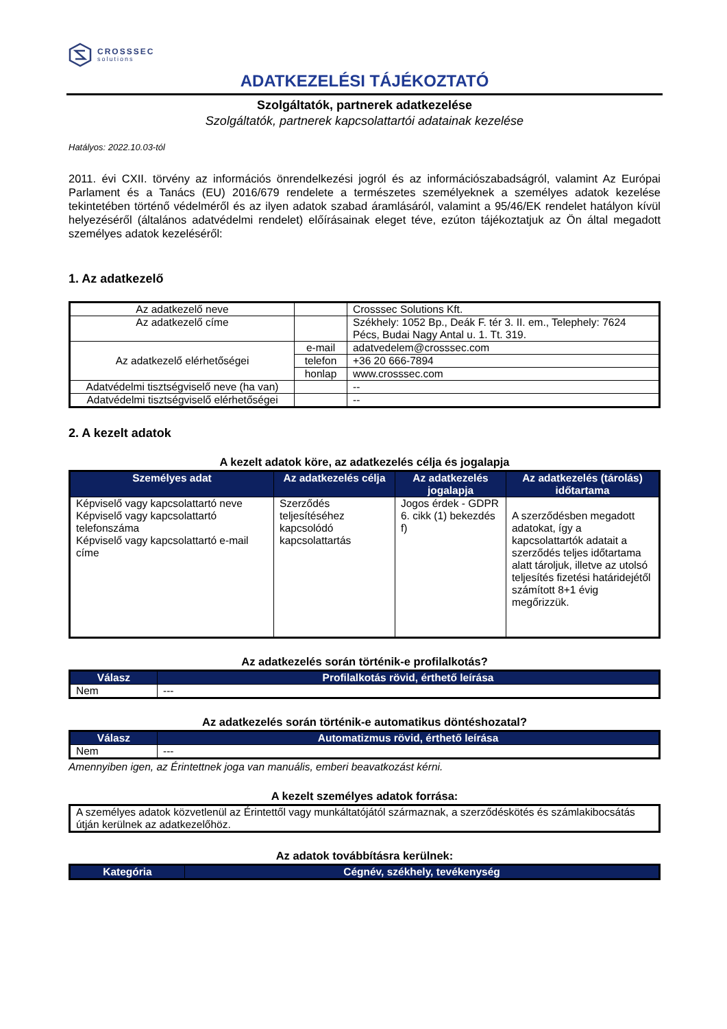CROSSSEC
solutions
ADATKEZELÉSI TÁJÉKOZTATÓ
Szolgáltatók, partnerek adatkezelése
Szolgáltatók, partnerek kapcsolattartói adatainak kezelése
Hatályos: 2022.10.03-tól
2011. évi CXII. törvény az információs önrendelkezési jogról és az információszabadságról, valamint Az Európai Parlament és a Tanács (EU) 2016/679 rendelete a természetes személyeknek a személyes adatok kezelése tekintetében történő védelméről és az ilyen adatok szabad áramlásáról, valamint a 95/46/EK rendelet hatályon kívül helyezéséről (általános adatvédelmi rendelet) előírásainak eleget téve, ezúton tájékoztatjuk az Ön által megadott személyes adatok kezeléséről:
1. Az adatkezelő
| Az adatkezelő neve | | Crosssec Solutions Kft. |
| Az adatkezelő címe | | Székhely: 1052 Bp., Deák F. tér 3. II. em., Telephely: 7624 Pécs, Budai Nagy Antal u. 1. Tt. 319. |
| Az adatkezelő elérhetőségei | e-mail | adatvedelem@crosssec.com |
| | telefon | +36 20 666-7894 |
| | honlap | www.crosssec.com |
| Adatvédelmi tisztségviselő neve (ha van) | | -- |
| Adatvédelmi tisztségviselő elérhetőségei | | -- |
2. A kezelt adatok
A kezelt adatok köre, az adatkezelés célja és jogalapja
| Személyes adat | Az adatkezelés célja | Az adatkezelés jogalapja | Az adatkezelés (tárolás) időtartama |
| --- | --- | --- | --- |
| Képviselő vagy kapcsolattartó neve Képviselő vagy kapcsolattartó telefonszáma Képviselő vagy kapcsolattartó e-mail címe | Szerződés teljesítéséhez kapcsolódó kapcsolattartás | Jogos érdek - GDPR 6. cikk (1) bekezdés f) | A szerződésben megadott adatokat, így a kapcsolattartók adatait a szerződés teljes időtartama alatt tároljuk, illetve az utolsó teljesítés fizetési határidejétől számított 8+1 évig megőrizzük. |
Az adatkezelés során történik-e profilalkotás?
| Válasz | Profilalkotás rövid, érthető leírása |
| --- | --- |
| Nem | --- |
Az adatkezelés során történik-e automatikus döntéshozatal?
| Válasz | Automatizmus rövid, érthető leírása |
| --- | --- |
| Nem | --- |
Amennyiben igen, az Érintettnek joga van manuális, emberi beavatkozást kérni.
A kezelt személyes adatok forrása:
| A személyes adatok közvetlenül az Érintettől vagy munkáltatójától származnak, a szerződéskötés és számlakibocsátás útján kerülnek az adatkezelőhöz. |
Az adatok továbbításra kerülnek:
| Kategória | Cégnév, székhely, tevékenység |
| --- | --- |